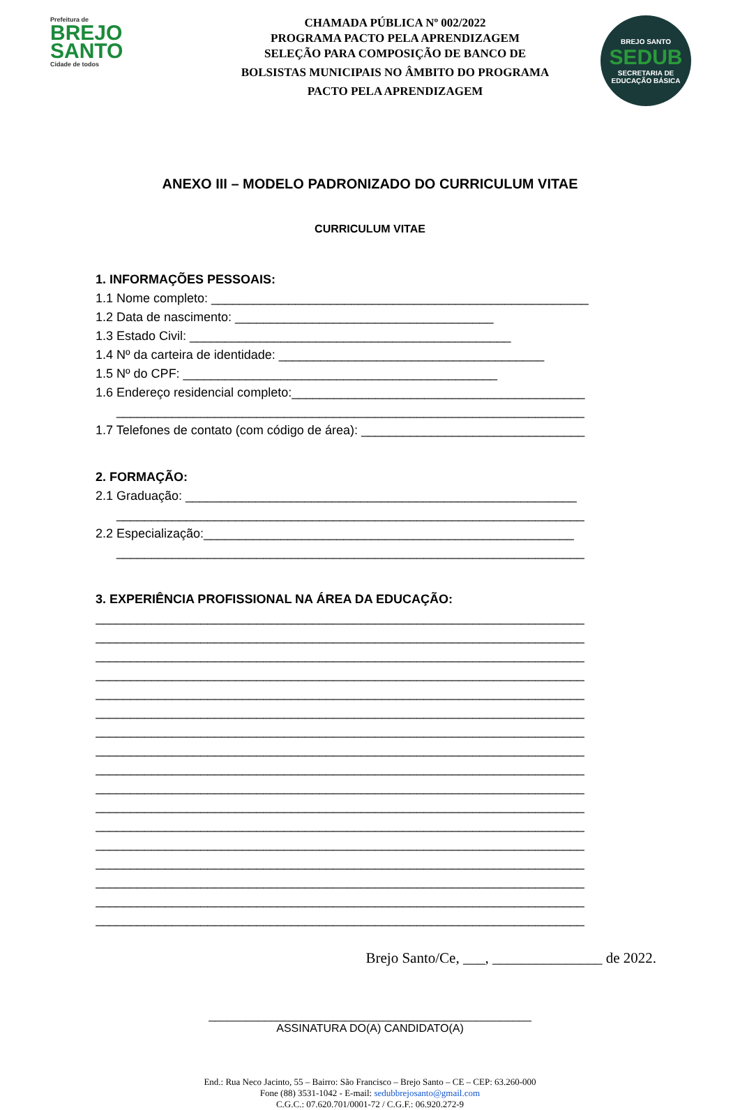Prefeitura de
BREJO
SANTO
Cidade de todos
CHAMADA PÚBLICA Nº 002/2022
PROGRAMA PACTO PELA APRENDIZAGEM
SELEÇÃO PARA COMPOSIÇÃO DE BANCO DE
BOLSISTAS MUNICIPAIS NO ÂMBITO DO PROGRAMA
PACTO PELA APRENDIZAGEM
BREJO SANTO
SEDUB
SECRETARIA DE EDUCAÇÃO BÁSICA
ANEXO III – MODELO PADRONIZADO DO CURRICULUM VITAE
CURRICULUM VITAE
1. INFORMAÇÕES PESSOAIS:
1.1 Nome completo: ______________________________________________________
1.2 Data de nascimento: _____________________________________
1.3 Estado Civil: ______________________________________________
1.4 Nº da carteira de identidade: ______________________________________
1.5 Nº do CPF: _____________________________________________
1.6 Endereço residencial completo:__________________________________________
___________________________________________________________________
1.7 Telefones de contato (com código de área): ________________________________
2. FORMAÇÃO:
2.1 Graduação: ________________________________________________________
___________________________________________________________________
2.2 Especialização:_____________________________________________________
___________________________________________________________________
3. EXPERIÊNCIA PROFISSIONAL NA ÁREA DA EDUCAÇÃO:
______________________________________________________________________
______________________________________________________________________
______________________________________________________________________
______________________________________________________________________
______________________________________________________________________
______________________________________________________________________
______________________________________________________________________
______________________________________________________________________
______________________________________________________________________
______________________________________________________________________
______________________________________________________________________
______________________________________________________________________
______________________________________________________________________
______________________________________________________________________
______________________________________________________________________
______________________________________________________________________
______________________________________________________________________
Brejo Santo/Ce, ___, _______________ de 2022.
____________________________________________________
ASSINATURA DO(A) CANDIDATO(A)
End.: Rua Neco Jacinto, 55 – Bairro: São Francisco – Brejo Santo – CE – CEP: 63.260-000
Fone (88) 3531-1042 - E-mail: sedubbrejosanto@gmail.com
C.G.C.: 07.620.701/0001-72 / C.G.F.: 06.920.272-9